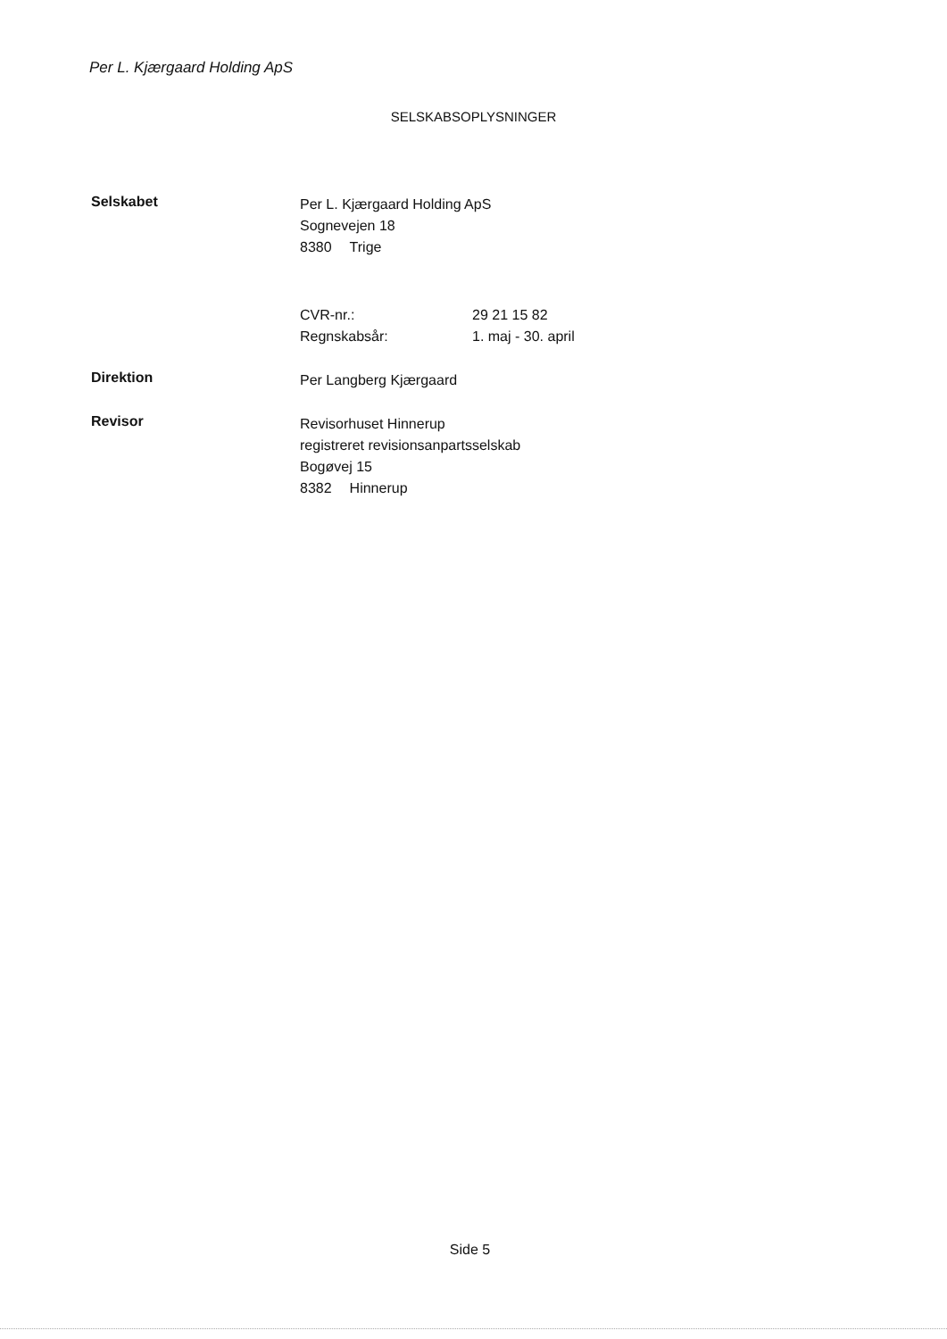Per L. Kjærgaard Holding ApS
SELSKABSOPLYSNINGER
Selskabet
Per L. Kjærgaard Holding ApS
Sognevejen 18
8380 Trige
CVR-nr.: 29 21 15 82
Regnskabsår: 1. maj - 30. april
Direktion
Per Langberg Kjærgaard
Revisor
Revisorhuset Hinnerup
registreret revisionsanpartsselskab
Bogøvej 15
8382 Hinnerup
Side 5